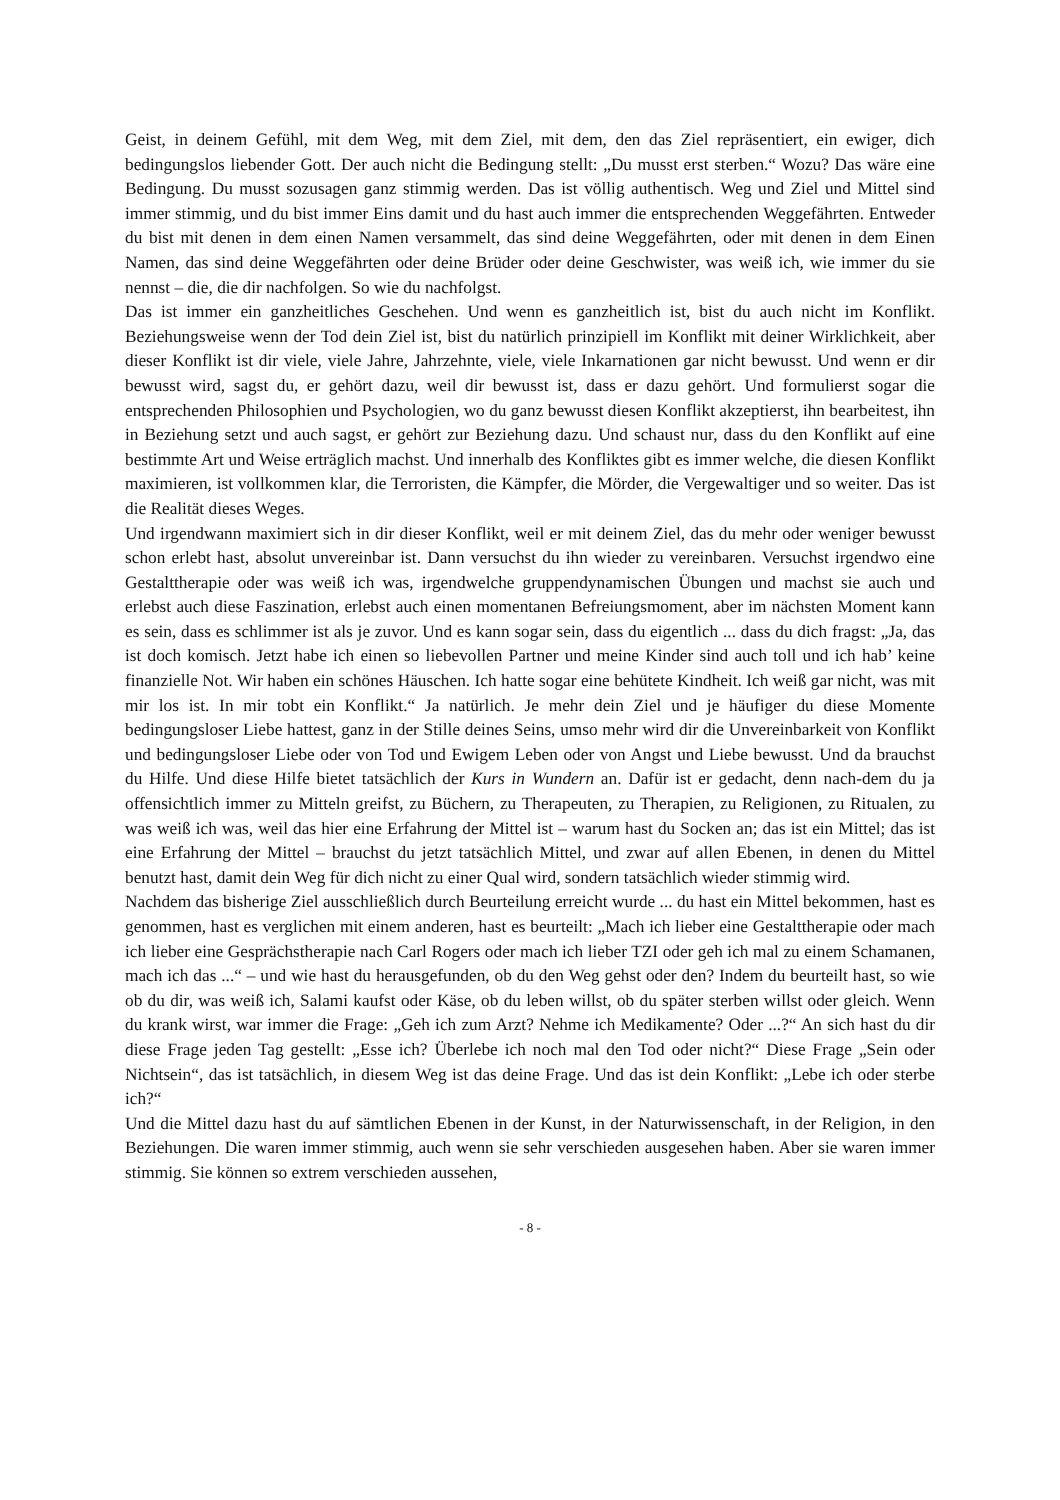Geist, in deinem Gefühl, mit dem Weg, mit dem Ziel, mit dem, den das Ziel repräsentiert, ein ewiger, dich bedingungslos liebender Gott. Der auch nicht die Bedingung stellt: „Du musst erst sterben.“ Wozu? Das wäre eine Bedingung. Du musst sozusagen ganz stimmig werden. Das ist völlig authentisch. Weg und Ziel und Mittel sind immer stimmig, und du bist immer Eins damit und du hast auch immer die entsprechenden Weggefährten. Entweder du bist mit denen in dem einen Namen versammelt, das sind deine Weggefährten, oder mit denen in dem Einen Namen, das sind deine Weggefährten oder deine Brüder oder deine Geschwister, was weiß ich, wie immer du sie nennst – die, die dir nachfolgen. So wie du nachfolgst.
Das ist immer ein ganzheitliches Geschehen. Und wenn es ganzheitlich ist, bist du auch nicht im Konflikt. Beziehungsweise wenn der Tod dein Ziel ist, bist du natürlich prinzipiell im Konflikt mit deiner Wirklichkeit, aber dieser Konflikt ist dir viele, viele Jahre, Jahrzehnte, viele, viele Inkarnationen gar nicht bewusst. Und wenn er dir bewusst wird, sagst du, er gehört dazu, weil dir bewusst ist, dass er dazu gehört. Und formulierst sogar die entsprechenden Philosophien und Psychologien, wo du ganz bewusst diesen Konflikt akzeptierst, ihn bearbeitest, ihn in Beziehung setzt und auch sagst, er gehört zur Beziehung dazu. Und schaust nur, dass du den Konflikt auf eine bestimmte Art und Weise erträglich machst. Und innerhalb des Konfliktes gibt es immer welche, die diesen Konflikt maximieren, ist vollkommen klar, die Terroristen, die Kämpfer, die Mörder, die Vergewaltiger und so weiter. Das ist die Realität dieses Weges.
Und irgendwann maximiert sich in dir dieser Konflikt, weil er mit deinem Ziel, das du mehr oder weniger bewusst schon erlebt hast, absolut unvereinbar ist. Dann versuchst du ihn wieder zu vereinbaren. Versuchst irgendwo eine Gestalttherapie oder was weiß ich was, irgendwelche gruppendynamischen Übungen und machst sie auch und erlebst auch diese Faszination, erlebst auch einen momentanen Befreiungsmoment, aber im nächsten Moment kann es sein, dass es schlimmer ist als je zuvor. Und es kann sogar sein, dass du eigentlich ... dass du dich fragst: „Ja, das ist doch komisch. Jetzt habe ich einen so liebevollen Partner und meine Kinder sind auch toll und ich hab’ keine finanzielle Not. Wir haben ein schönes Häuschen. Ich hatte sogar eine behütete Kindheit. Ich weiß gar nicht, was mit mir los ist. In mir tobt ein Konflikt.“ Ja natürlich. Je mehr dein Ziel und je häufiger du diese Momente bedingungsloser Liebe hattest, ganz in der Stille deines Seins, umso mehr wird dir die Unvereinbarkeit von Konflikt und bedingungsloser Liebe oder von Tod und Ewigem Leben oder von Angst und Liebe bewusst. Und da brauchst du Hilfe. Und diese Hilfe bietet tatsächlich der Kurs in Wundern an. Dafür ist er gedacht, denn nach-dem du ja offensichtlich immer zu Mitteln greifst, zu Büchern, zu Therapeuten, zu Therapien, zu Religionen, zu Ritualen, zu was weiß ich was, weil das hier eine Erfahrung der Mittel ist – warum hast du Socken an; das ist ein Mittel; das ist eine Erfahrung der Mittel – brauchst du jetzt tatsächlich Mittel, und zwar auf allen Ebenen, in denen du Mittel benutzt hast, damit dein Weg für dich nicht zu einer Qual wird, sondern tatsächlich wieder stimmig wird.
Nachdem das bisherige Ziel ausschließlich durch Beurteilung erreicht wurde ... du hast ein Mittel bekommen, hast es genommen, hast es verglichen mit einem anderen, hast es beurteilt: „Mach ich lieber eine Gestalttherapie oder mach ich lieber eine Gesprächstherapie nach Carl Rogers oder mach ich lieber TZI oder geh ich mal zu einem Schamanen, mach ich das ...“ – und wie hast du herausgefunden, ob du den Weg gehst oder den? Indem du beurteilt hast, so wie ob du dir, was weiß ich, Salami kaufst oder Käse, ob du leben willst, ob du später sterben willst oder gleich. Wenn du krank wirst, war immer die Frage: „Geh ich zum Arzt? Nehme ich Medikamente? Oder ...?“ An sich hast du dir diese Frage jeden Tag gestellt: „Esse ich? Überlebe ich noch mal den Tod oder nicht?“ Diese Frage „Sein oder Nichtsein“, das ist tatsächlich, in diesem Weg ist das deine Frage. Und das ist dein Konflikt: „Lebe ich oder sterbe ich?“
Und die Mittel dazu hast du auf sämtlichen Ebenen in der Kunst, in der Naturwissenschaft, in der Religion, in den Beziehungen. Die waren immer stimmig, auch wenn sie sehr verschieden ausgesehen haben. Aber sie waren immer stimmig. Sie können so extrem verschieden aussehen,
- 8 -